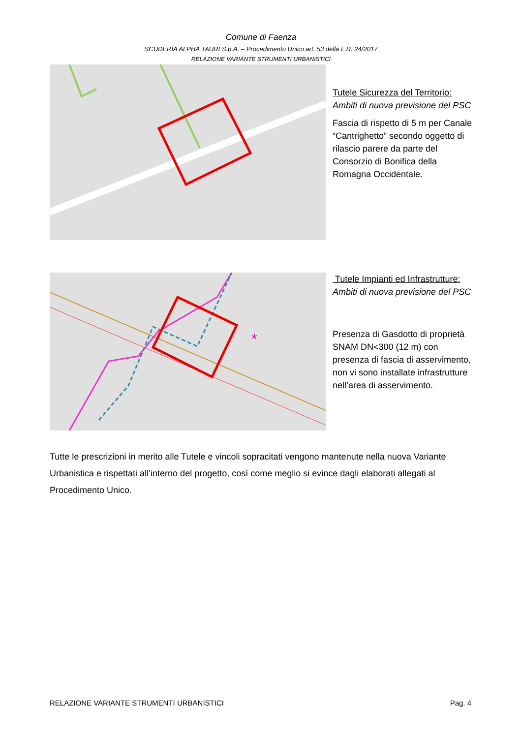Comune di Faenza
SCUDERIA ALPHA TAURI S.p.A. – Procedimento Unico art. 53 della L.R. 24/2017
RELAZIONE VARIANTE STRUMENTI URBANISTICI
Tutele Sicurezza del Territorio:
Ambiti di nuova previsione del PSC
Fascia di rispetto di 5 m per Canale “Cantrighetto” secondo oggetto di rilascio parere da parte del Consorzio di Bonifica della Romagna Occidentale.
*
Tutele Impianti ed Infrastrutture:
Ambiti di nuova previsione del PSC
Presenza di Gasdotto di proprietà SNAM DN<300 (12 m) con presenza di fascia di asservimento, non vi sono installate infrastrutture nell’area di asservimento.
Tutte le prescrizioni in merito alle Tutele e vincoli sopracitati vengono mantenute nella nuova Variante Urbanistica e rispettati all’interno del progetto, così come meglio si evince dagli elaborati allegati al Procedimento Unico.
RELAZIONE VARIANTE STRUMENTI URBANISTICI Pag. 4